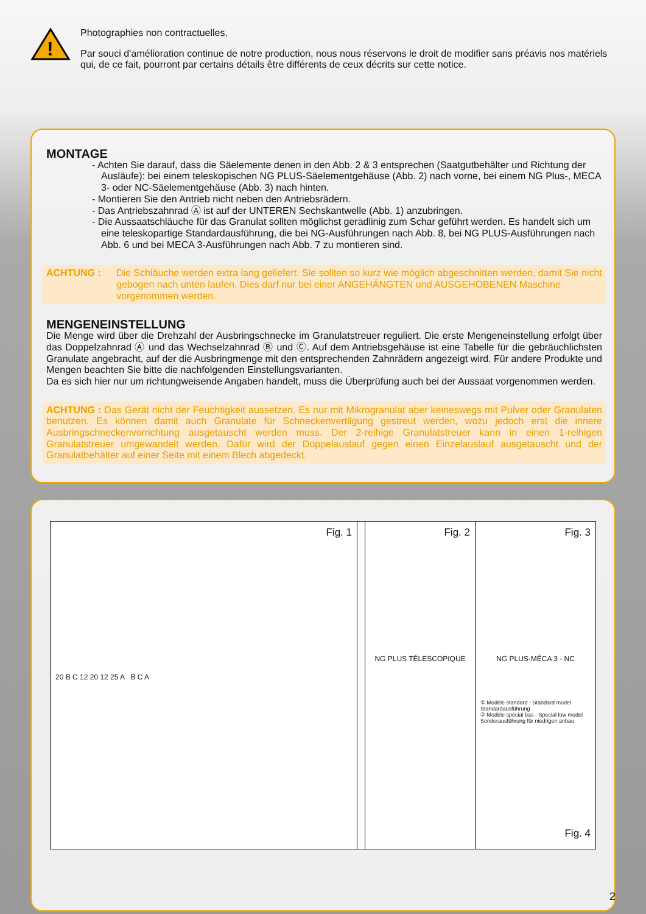!
Photographies non contractuelles.
Par souci d’amélioration continue de notre production, nous nous réservons le droit de modifier sans préavis nos matériels qui, de ce fait, pourront par certains détails être différents de ceux décrits sur cette notice.
MONTAGE
- Achten Sie darauf, dass die Säelemente denen in den Abb. 2 & 3 entsprechen (Saatgutbehälter und Richtung der Ausläufe): bei einem teleskopischen NG PLUS-Säelementgehäuse (Abb. 2) nach vorne, bei einem NG Plus-, MECA 3- oder NC-Säelementgehäuse (Abb. 3) nach hinten.
- Montieren Sie den Antrieb nicht neben den Antriebsrädern.
- Das Antriebszahnrad Ⓐ ist auf der UNTEREN Sechskantwelle (Abb. 1) anzubringen.
- Die Aussaatschläuche für das Granulat sollten möglichst geradlinig zum Schar geführt werden. Es handelt sich um eine teleskopartige Standardausführung, die bei NG-Ausführungen nach Abb. 8, bei NG PLUS-Ausführungen nach Abb. 6 und bei MECA 3-Ausführungen nach Abb. 7 zu montieren sind.
ACHTUNG : Die Schläuche werden extra lang geliefert. Sie sollten so kurz wie möglich abgeschnitten werden, damit Sie nicht gebogen nach unten laufen. Dies darf nur bei einer ANGEHÄNGTEN und AUSGEHOBENEN Maschine vorgenommen werden.
MENGENEINSTELLUNG
Die Menge wird über die Drehzahl der Ausbringschnecke im Granulatstreuer reguliert. Die erste Mengeneinstellung erfolgt über das Doppelzahnrad Ⓐ und das Wechselzahnrad Ⓑ und Ⓒ. Auf dem Antriebsgehäuse ist eine Tabelle für die gebräuchlichsten Granulate angebracht, auf der die Ausbringmenge mit den entsprechenden Zahnrädern angezeigt wird. Für andere Produkte und Mengen beachten Sie bitte die nachfolgenden Einstellungsvarianten.
Da es sich hier nur um richtungweisende Angaben handelt, muss die Überprüfung auch bei der Aussaat vorgenommen werden.
ACHTUNG : Das Gerät nicht der Feuchtigkeit aussetzen. Es nur mit Mikrogranulat aber keineswegs mit Pulver oder Granulaten benutzen. Es können damit auch Granulate für Schneckenvertilgung gestreut werden, wozu jedoch erst die innere Ausbringschneckenvorrichtung ausgetauscht werden muss. Der 2-reihige Granulatstreuer kann in einen 1-reihigen Granulatstreuer umgewandelt werden. Dafür wird der Doppelauslauf gegen einen Einzelauslauf ausgetauscht und der Granulatbehälter auf einer Seite mit einem Blech abgedeckt.
Fig. 1
20 B C 12 20 12 25 A B C A
Fig. 2
NG PLUS TÉLESCOPIQUE
Fig. 3
NG PLUS-MÉCA 3 - NC
① Modèle standard - Standard model Standardausführung
② Modèle spécial bas - Special low model Sonderausführung für niedrigen anbau
Fig. 4
2